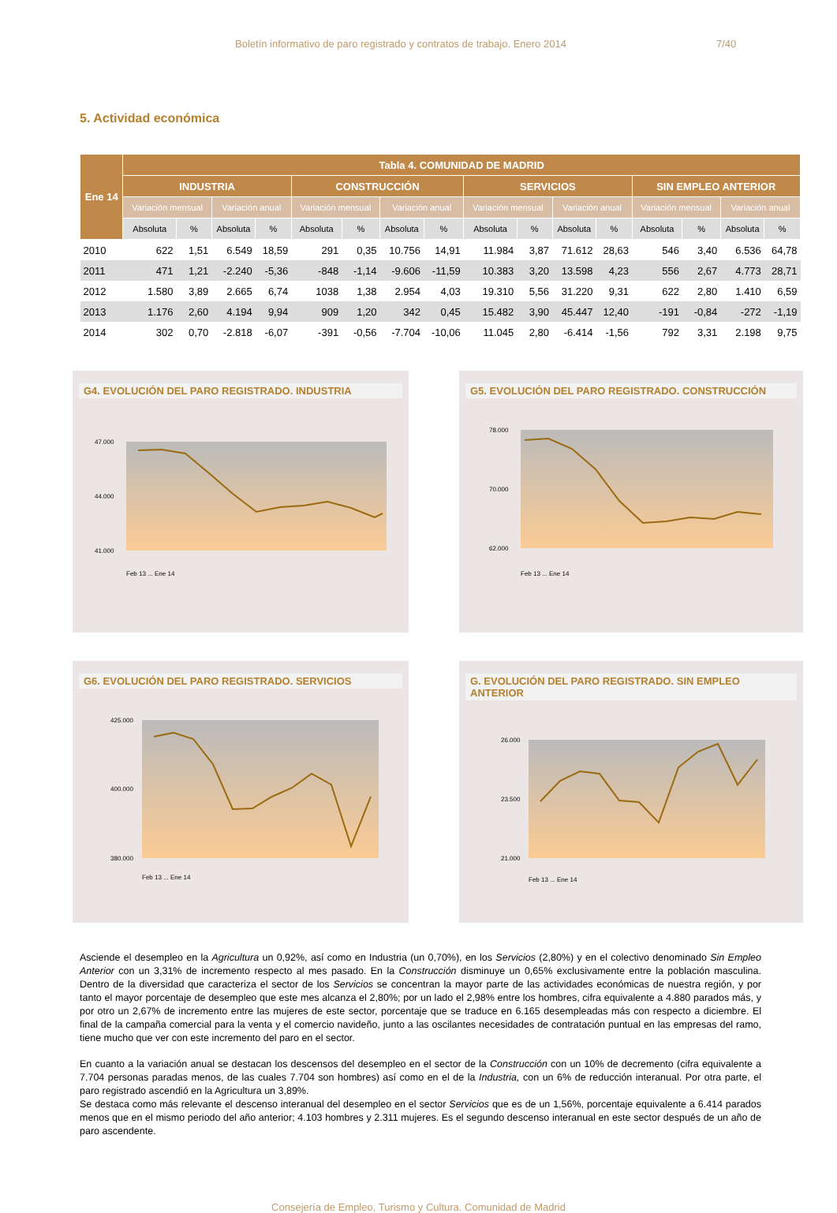Boletín informativo de paro registrado y contratos de trabajo. Enero 2014 7/40
5. Actividad económica
| Ene 14 | Tabla 4. COMUNIDAD DE MADRID | | | | | | | | | | | | | | | |
| --- | --- | --- | --- | --- | --- | --- | --- | --- | --- | --- | --- | --- | --- | --- | --- | --- |
| | INDUSTRIA | | | | CONSTRUCCIÓN | | | | SERVICIOS | | | | SIN EMPLEO ANTERIOR | | | |
| | Variación mensual | | Variación anual | | Variación mensual | | Variación anual | | Variación mensual | | Variación anual | | Variación mensual | | Variación anual | |
| | Absoluta | % | Absoluta | % | Absoluta | % | Absoluta | % | Absoluta | % | Absoluta | % | Absoluta | % | Absoluta | % |
| 2010 | 622 | 1,51 | 6.549 | 18,59 | 291 | 0,35 | 10.756 | 14,91 | 11.984 | 3,87 | 71.612 | 28,63 | 546 | 3,40 | 6.536 | 64,78 |
| 2011 | 471 | 1,21 | -2.240 | -5,36 | -848 | -1,14 | -9.606 | -11,59 | 10.383 | 3,20 | 13.598 | 4,23 | 556 | 2,67 | 4.773 | 28,71 |
| 2012 | 1.580 | 3,89 | 2.665 | 6,74 | 1038 | 1,38 | 2.954 | 4,03 | 19.310 | 5,56 | 31.220 | 9,31 | 622 | 2,80 | 1.410 | 6,59 |
| 2013 | 1.176 | 2,60 | 4.194 | 9,94 | 909 | 1,20 | 342 | 0,45 | 15.482 | 3,90 | 45.447 | 12,40 | -191 | -0,84 | -272 | -1,19 |
| 2014 | 302 | 0,70 | -2.818 | -6,07 | -391 | -0,56 | -7.704 | -10,06 | 11.045 | 2,80 | -6.414 | -1,56 | 792 | 3,31 | 2.198 | 9,75 |
G4. EVOLUCIÓN DEL PARO REGISTRADO. INDUSTRIA
47.000
44.000
41.000
Feb 13 ... Ene 14
G5. EVOLUCIÓN DEL PARO REGISTRADO. CONSTRUCCIÓN
78.000
70.000
62.000
Feb 13 ... Ene 14
G6. EVOLUCIÓN DEL PARO REGISTRADO. SERVICIOS
425.000
400.000
380.000
Feb 13 ... Ene 14
G. EVOLUCIÓN DEL PARO REGISTRADO. SIN EMPLEO ANTERIOR
26.000
23.500
21.000
Feb 13 ... Ene 14
Asciende el desempleo en la Agricultura un 0,92%, así como en Industria (un 0,70%), en los Servicios (2,80%) y en el colectivo denominado Sin Empleo Anterior con un 3,31% de incremento respecto al mes pasado. En la Construcción disminuye un 0,65% exclusivamente entre la población masculina. Dentro de la diversidad que caracteriza el sector de los Servicios se concentran la mayor parte de las actividades económicas de nuestra región, y por tanto el mayor porcentaje de desempleo que este mes alcanza el 2,80%; por un lado el 2,98% entre los hombres, cifra equivalente a 4.880 parados más, y por otro un 2,67% de incremento entre las mujeres de este sector, porcentaje que se traduce en 6.165 desempleadas más con respecto a diciembre. El final de la campaña comercial para la venta y el comercio navideño, junto a las oscilantes necesidades de contratación puntual en las empresas del ramo, tiene mucho que ver con este incremento del paro en el sector.
En cuanto a la variación anual se destacan los descensos del desempleo en el sector de la Construcción con un 10% de decremento (cifra equivalente a 7.704 personas paradas menos, de las cuales 7.704 son hombres) así como en el de la Industria, con un 6% de reducción interanual. Por otra parte, el paro registrado ascendió en la Agricultura un 3,89%.
Se destaca como más relevante el descenso interanual del desempleo en el sector Servicios que es de un 1,56%, porcentaje equivalente a 6.414 parados menos que en el mismo periodo del año anterior; 4.103 hombres y 2.311 mujeres. Es el segundo descenso interanual en este sector después de un año de paro ascendente.
Consejería de Empleo, Turismo y Cultura. Comunidad de Madrid